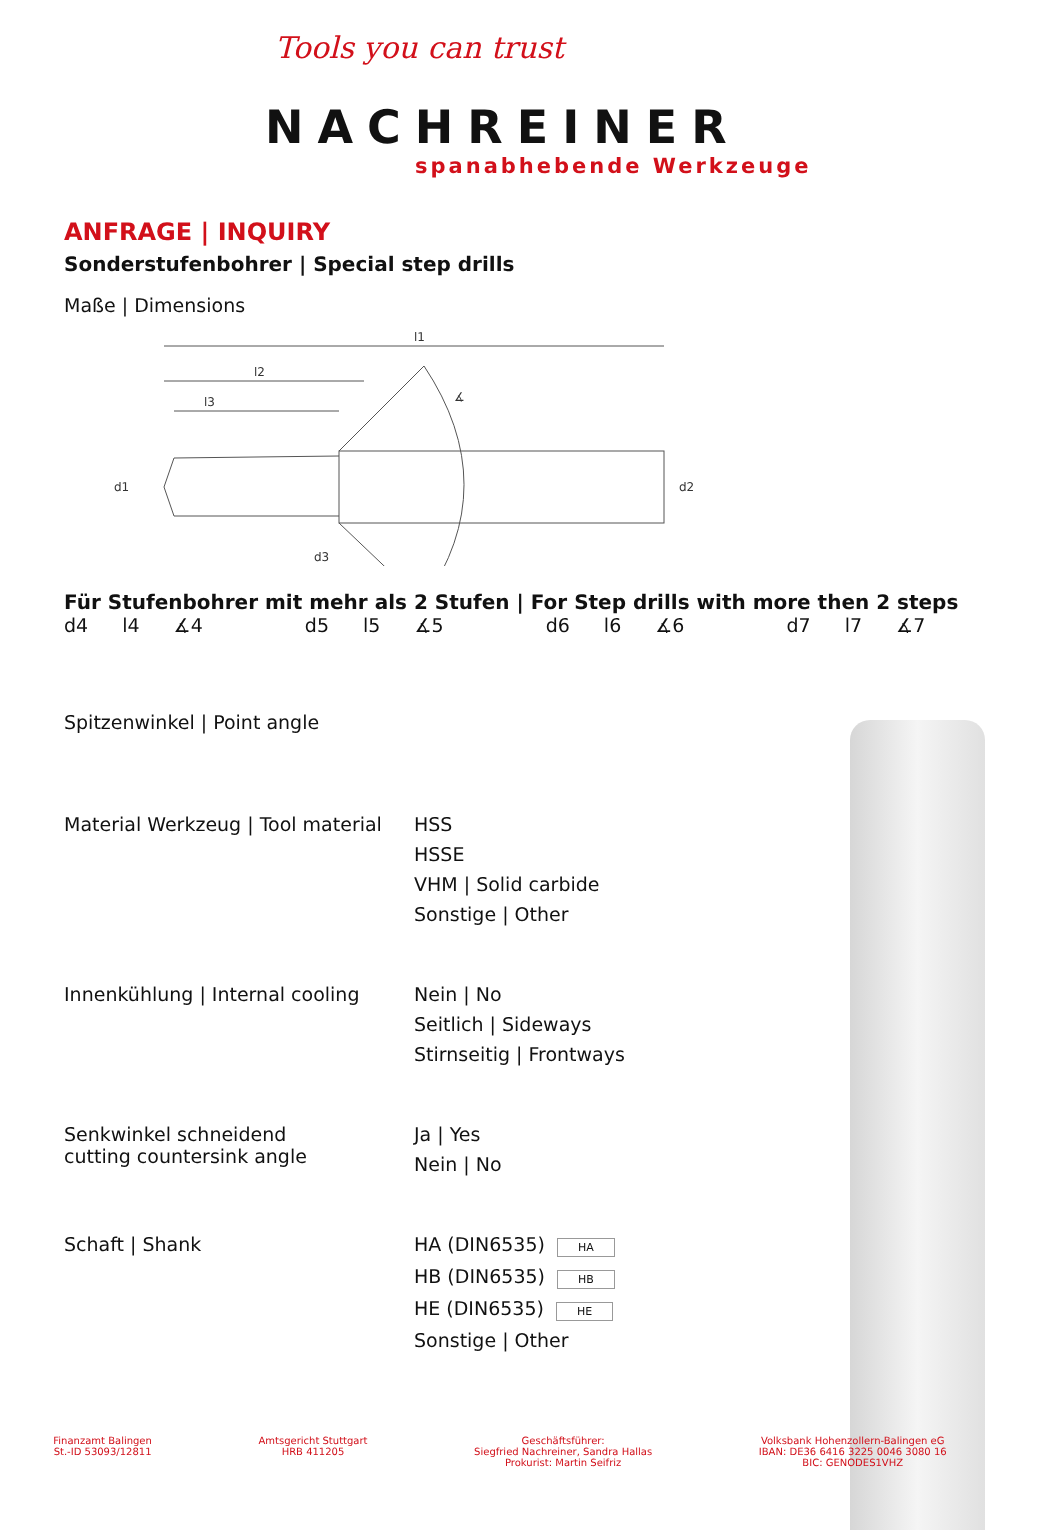Tools you can trust
NACHREINER
spanabhebende Werkzeuge
ANFRAGE | INQUIRY
Sonderstufenbohrer | Special step drills
Maße | Dimensions
l1
l2
l3
∡
d1
d2
d3
Für Stufenbohrer mit mehr als 2 Stufen | For Step drills with more then 2 steps
d4 l4 ∡4 d5 l5 ∡5 d6 l6 ∡6 d7 l7 ∡7
Spitzenwinkel | Point angle
Material Werkzeug | Tool material
HSS
HSSE
VHM | Solid carbide
Sonstige | Other
Innenkühlung | Internal cooling
Nein | No
Seitlich | Sideways
Stirnseitig | Frontways
Senkwinkel schneidend
cutting countersink angle
Ja | Yes
Nein | No
Schaft | Shank HA (DIN6535) HA
HB (DIN6535) HB
HE (DIN6535) HE
Sonstige | Other
Finanzamt Balingen
St.-ID 53093/12811
Amtsgericht Stuttgart
HRB 411205
Geschäftsführer:
Siegfried Nachreiner, Sandra Hallas
Prokurist: Martin Seifriz
Volksbank Hohenzollern-Balingen eG
IBAN: DE36 6416 3225 0046 3080 16
BIC: GENODES1VHZ